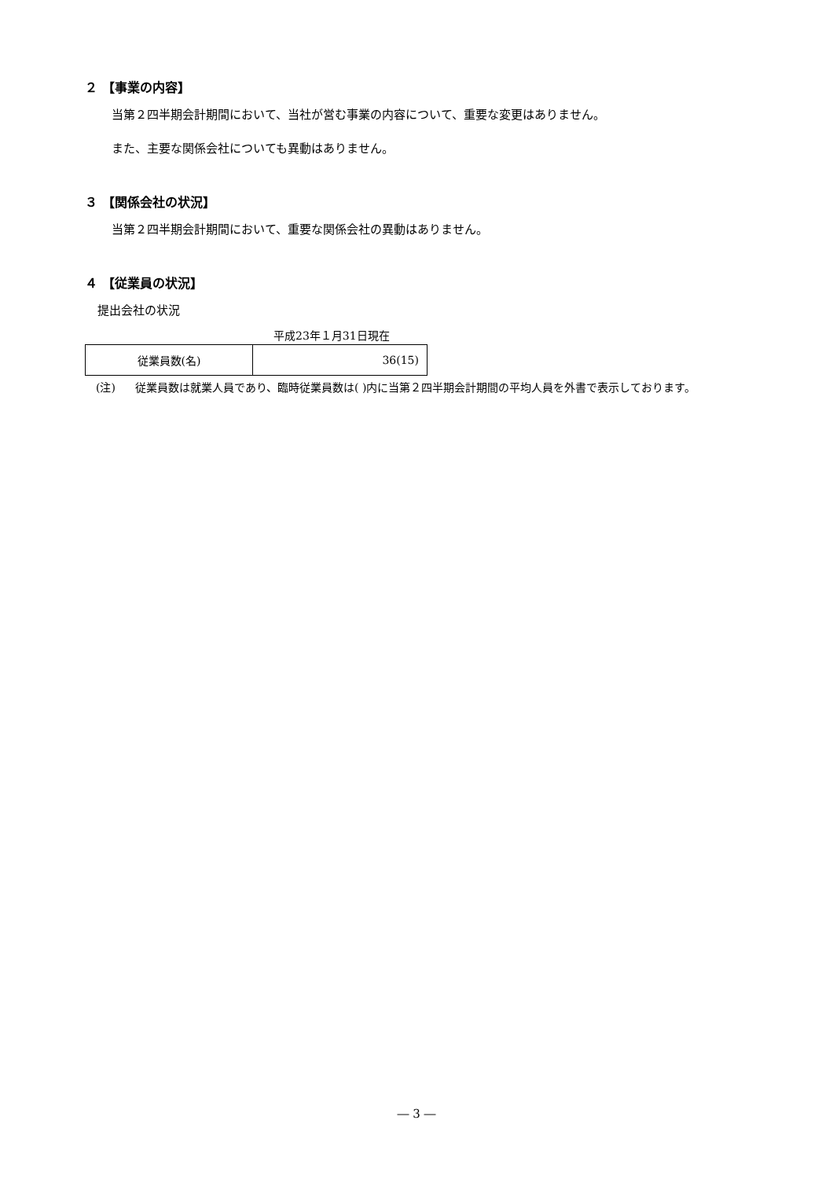２ 【事業の内容】
当第２四半期会計期間において、当社が営む事業の内容について、重要な変更はありません。
また、主要な関係会社についても異動はありません。
３ 【関係会社の状況】
当第２四半期会計期間において、重要な関係会社の異動はありません。
４ 【従業員の状況】
提出会社の状況
平成23年１月31日現在
| 従業員数(名) | 36(15) |
(注) 従業員数は就業人員であり、臨時従業員数は( )内に当第２四半期会計期間の平均人員を外書で表示しております。
― 3 ―